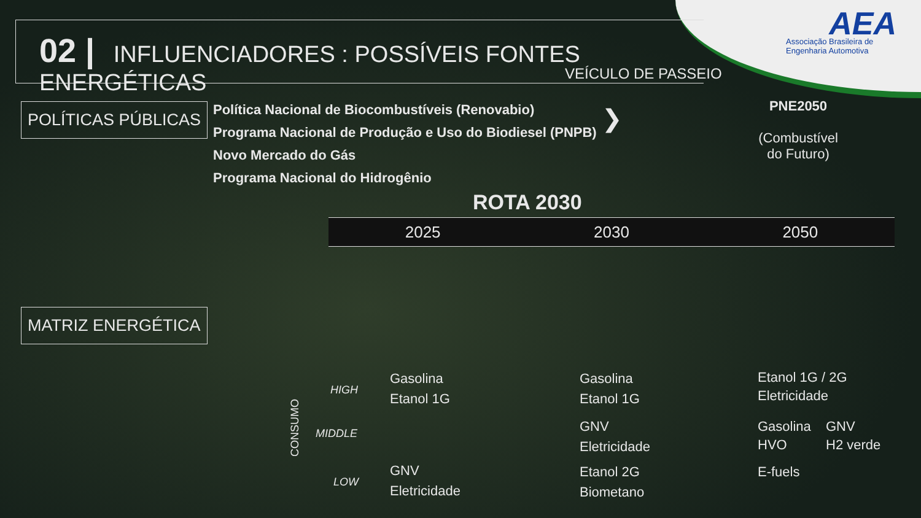AEA
Associação Brasileira de Engenharia Automotiva
02 | INFLUENCIADORES : POSSÍVEIS FONTES ENERGÉTICAS
VEÍCULO DE PASSEIO
POLÍTICAS PÚBLICAS
Política Nacional de Biocombustíveis (Renovabio)
Programa Nacional de Produção e Uso do Biodiesel (PNPB)
Novo Mercado do Gás
Programa Nacional do Hidrogênio
❯
PNE2050
(Combustível do Futuro)
ROTA 2030
2025 2030 2050
MATRIZ ENERGÉTICA
CONSUMO
HIGH
MIDDLE
LOW
Gasolina
Etanol 1G
GNV
Eletricidade
Gasolina
Etanol 1G
GNV
Eletricidade
Etanol 2G
Biometano
Etanol 1G / 2G
Eletricidade
Gasolina
HVO
GNV
H2 verde
E-fuels